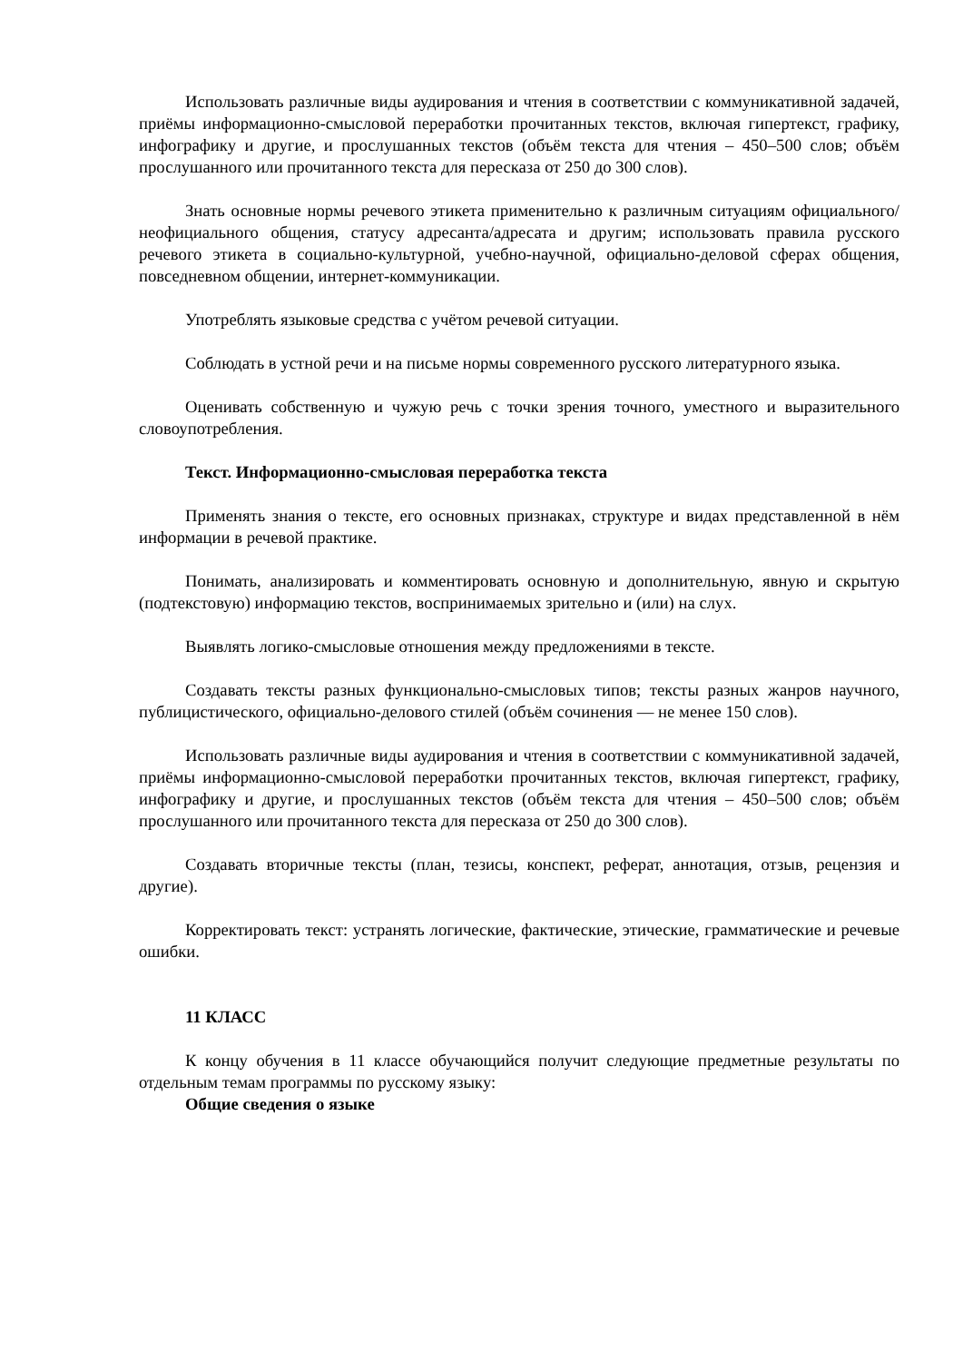Использовать различные виды аудирования и чтения в соответствии с коммуникативной задачей, приёмы информационно-смысловой переработки прочитанных текстов, включая гипертекст, графику, инфографику и другие, и прослушанных текстов (объём текста для чтения – 450–500 слов; объём прослушанного или прочитанного текста для пересказа от 250 до 300 слов).
Знать основные нормы речевого этикета применительно к различным ситуациям официального/неофициального общения, статусу адресанта/адресата и другим; использовать правила русского речевого этикета в социально-культурной, учебно-научной, официально-деловой сферах общения, повседневном общении, интернет-коммуникации.
Употреблять языковые средства с учётом речевой ситуации.
Соблюдать в устной речи и на письме нормы современного русского литературного языка.
Оценивать собственную и чужую речь с точки зрения точного, уместного и выразительного словоупотребления.
Текст. Информационно-смысловая переработка текста
Применять знания о тексте, его основных признаках, структуре и видах представленной в нём информации в речевой практике.
Понимать, анализировать и комментировать основную и дополнительную, явную и скрытую (подтекстовую) информацию текстов, воспринимаемых зрительно и (или) на слух.
Выявлять логико-смысловые отношения между предложениями в тексте.
Создавать тексты разных функционально-смысловых типов; тексты разных жанров научного, публицистического, официально-делового стилей (объём сочинения — не менее 150 слов).
Использовать различные виды аудирования и чтения в соответствии с коммуникативной задачей, приёмы информационно-смысловой переработки прочитанных текстов, включая гипертекст, графику, инфографику и другие, и прослушанных текстов (объём текста для чтения – 450–500 слов; объём прослушанного или прочитанного текста для пересказа от 250 до 300 слов).
Создавать вторичные тексты (план, тезисы, конспект, реферат, аннотация, отзыв, рецензия и другие).
Корректировать текст: устранять логические, фактические, этические, грамматические и речевые ошибки.
11 КЛАСС
К концу обучения в 11 классе обучающийся получит следующие предметные результаты по отдельным темам программы по русскому языку:
Общие сведения о языке